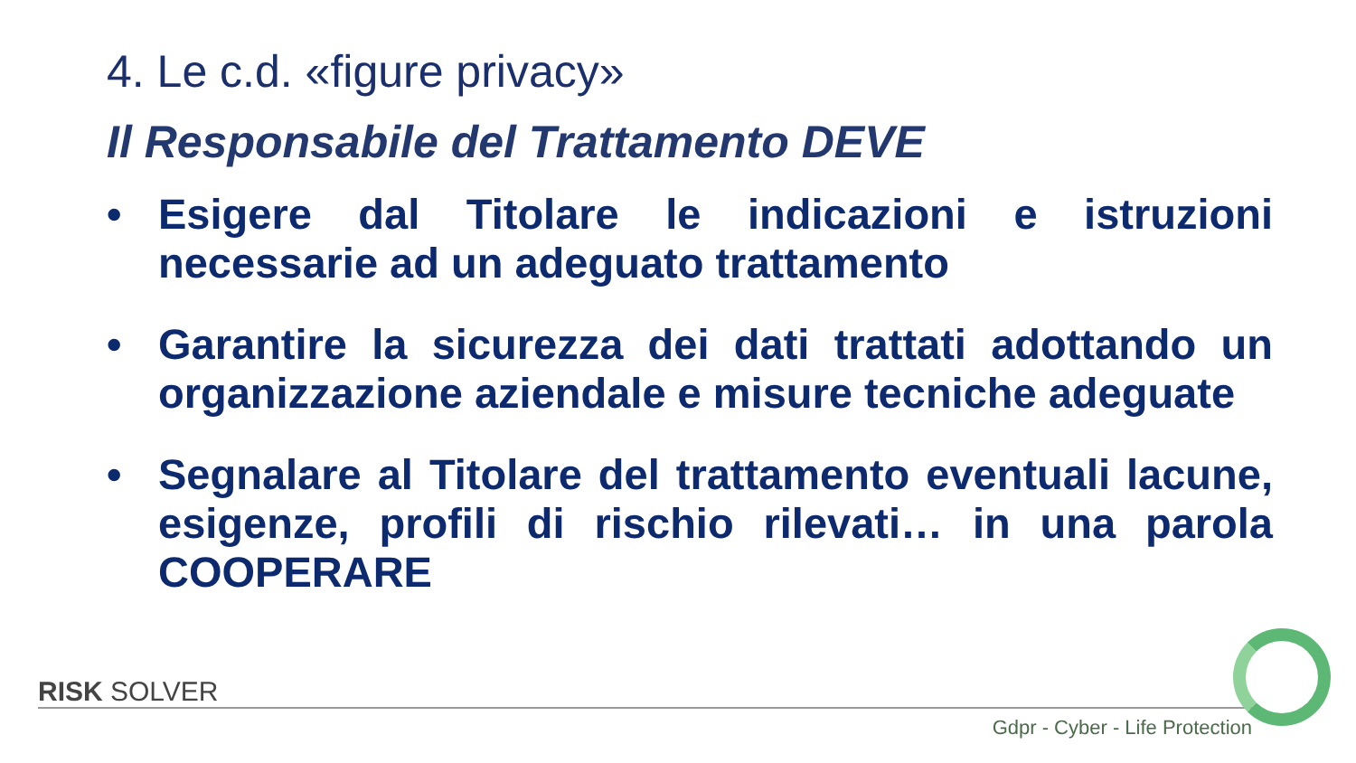4. Le c.d. «figure privacy»
Il Responsabile del Trattamento DEVE
• Esigere dal Titolare le indicazioni e istruzioni necessarie ad un adeguato trattamento
• Garantire la sicurezza dei dati trattati adottando un organizzazione aziendale e misure tecniche adeguate
• Segnalare al Titolare del trattamento eventuali lacune, esigenze, profili di rischio rilevati… in una parola COOPERARE
RISK SOLVER
Gdpr - Cyber - Life Protection